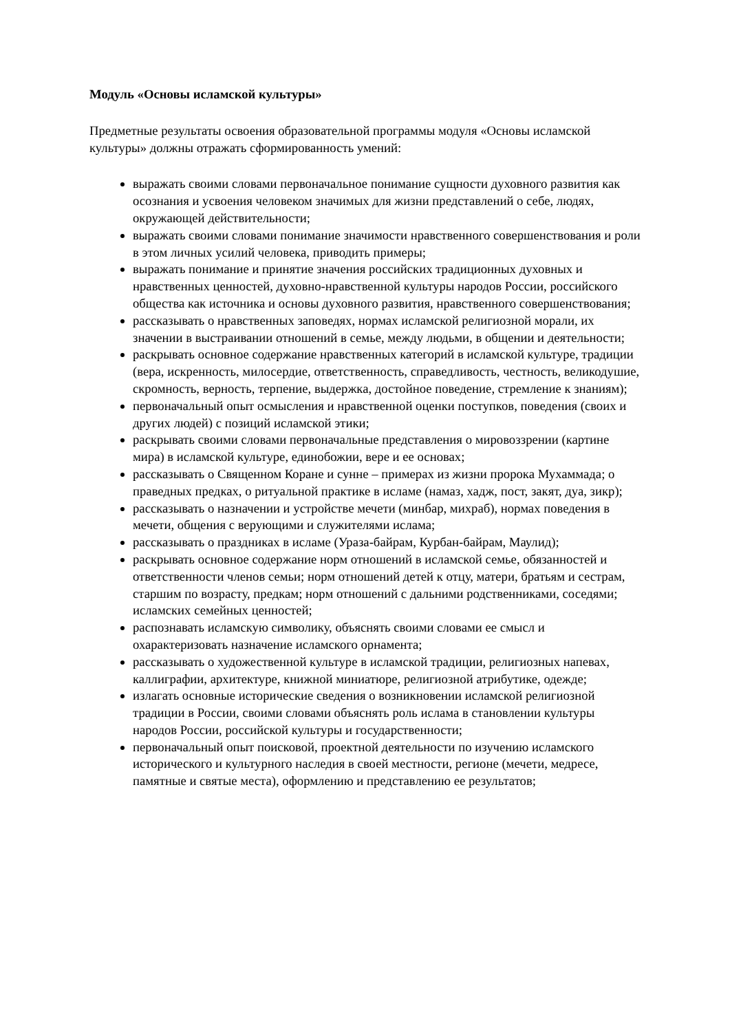Модуль «Основы исламской культуры»
Предметные результаты освоения образовательной программы модуля «Основы исламской культуры» должны отражать сформированность умений:
выражать своими словами первоначальное понимание сущности духовного развития как осознания и усвоения человеком значимых для жизни представлений о себе, людях, окружающей действительности;
выражать своими словами понимание значимости нравственного совершенствования и роли в этом личных усилий человека, приводить примеры;
выражать понимание и принятие значения российских традиционных духовных и нравственных ценностей, духовно-нравственной культуры народов России, российского общества как источника и основы духовного развития, нравственного совершенствования;
рассказывать о нравственных заповедях, нормах исламской религиозной морали, их значении в выстраивании отношений в семье, между людьми, в общении и деятельности;
раскрывать основное содержание нравственных категорий в исламской культуре, традиции (вера, искренность, милосердие, ответственность, справедливость, честность, великодушие, скромность, верность, терпение, выдержка, достойное поведение, стремление к знаниям);
первоначальный опыт осмысления и нравственной оценки поступков, поведения (своих и других людей) с позиций исламской этики;
раскрывать своими словами первоначальные представления о мировоззрении (картине мира) в исламской культуре, единобожии, вере и ее основах;
рассказывать о Священном Коране и сунне – примерах из жизни пророка Мухаммада; о праведных предках, о ритуальной практике в исламе (намаз, хадж, пост, закят, дуа, зикр);
рассказывать о назначении и устройстве мечети (минбар, михраб), нормах поведения в мечети, общения с верующими и служителями ислама;
рассказывать о праздниках в исламе (Ураза-байрам, Курбан-байрам, Маулид);
раскрывать основное содержание норм отношений в исламской семье, обязанностей и ответственности членов семьи; норм отношений детей к отцу, матери, братьям и сестрам, старшим по возрасту, предкам; норм отношений с дальними родственниками, соседями; исламских семейных ценностей;
распознавать исламскую символику, объяснять своими словами ее смысл и охарактеризовать назначение исламского орнамента;
рассказывать о художественной культуре в исламской традиции, религиозных напевах, каллиграфии, архитектуре, книжной миниатюре, религиозной атрибутике, одежде;
излагать основные исторические сведения о возникновении исламской религиозной традиции в России, своими словами объяснять роль ислама в становлении культуры народов России, российской культуры и государственности;
первоначальный опыт поисковой, проектной деятельности по изучению исламского исторического и культурного наследия в своей местности, регионе (мечети, медресе, памятные и святые места), оформлению и представлению ее результатов;